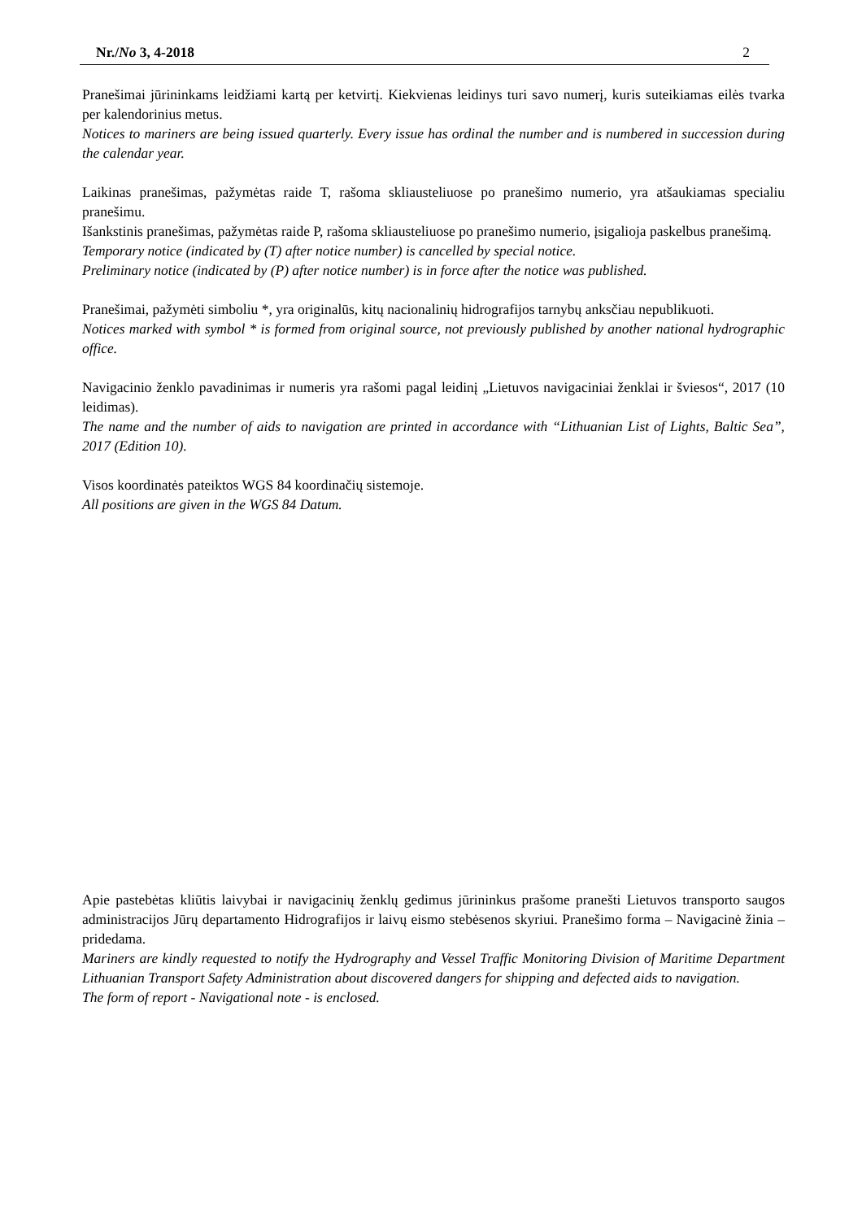Nr./No 3, 4-2018 2
Pranešimai jūrininkams leidžiami kartą per ketvirtį. Kiekvienas leidinys turi savo numerį, kuris suteikiamas eilės tvarka per kalendorinius metus.
Notices to mariners are being issued quarterly. Every issue has ordinal the number and is numbered in succession during the calendar year.
Laikinas pranešimas, pažymėtas raide T, rašoma skliausteliuose po pranešimo numerio, yra atšaukiamas specialiu pranešimu.
Išankstinis pranešimas, pažymėtas raide P, rašoma skliausteliuose po pranešimo numerio, įsigalioja paskelbus pranešimą.
Temporary notice (indicated by (T) after notice number) is cancelled by special notice.
Preliminary notice (indicated by (P) after notice number) is in force after the notice was published.
Pranešimai, pažymėti simboliu *, yra originalūs, kitų nacionalinių hidrografijos tarnybų anksčiau nepublikuoti.
Notices marked with symbol * is formed from original source, not previously published by another national hydrographic office.
Navigacinio ženklo pavadinimas ir numeris yra rašomi pagal leidinį „Lietuvos navigaciniai ženklai ir šviesos“, 2017 (10 leidimas).
The name and the number of aids to navigation are printed in accordance with “Lithuanian List of Lights, Baltic Sea”, 2017 (Edition 10).
Visos koordinatės pateiktos WGS 84 koordinačių sistemoje.
All positions are given in the WGS 84 Datum.
Apie pastebėtas kliūtis laivybai ir navigacinių ženklų gedimus jūrininkus prašome pranešti Lietuvos transporto saugos administracijos Jūrų departamento Hidrografijos ir laivų eismo stebėsenos skyriui. Pranešimo forma – Navigacinė žinia – pridedama.
Mariners are kindly requested to notify the Hydrography and Vessel Traffic Monitoring Division of Maritime Department Lithuanian Transport Safety Administration about discovered dangers for shipping and defected aids to navigation.
The form of report - Navigational note - is enclosed.